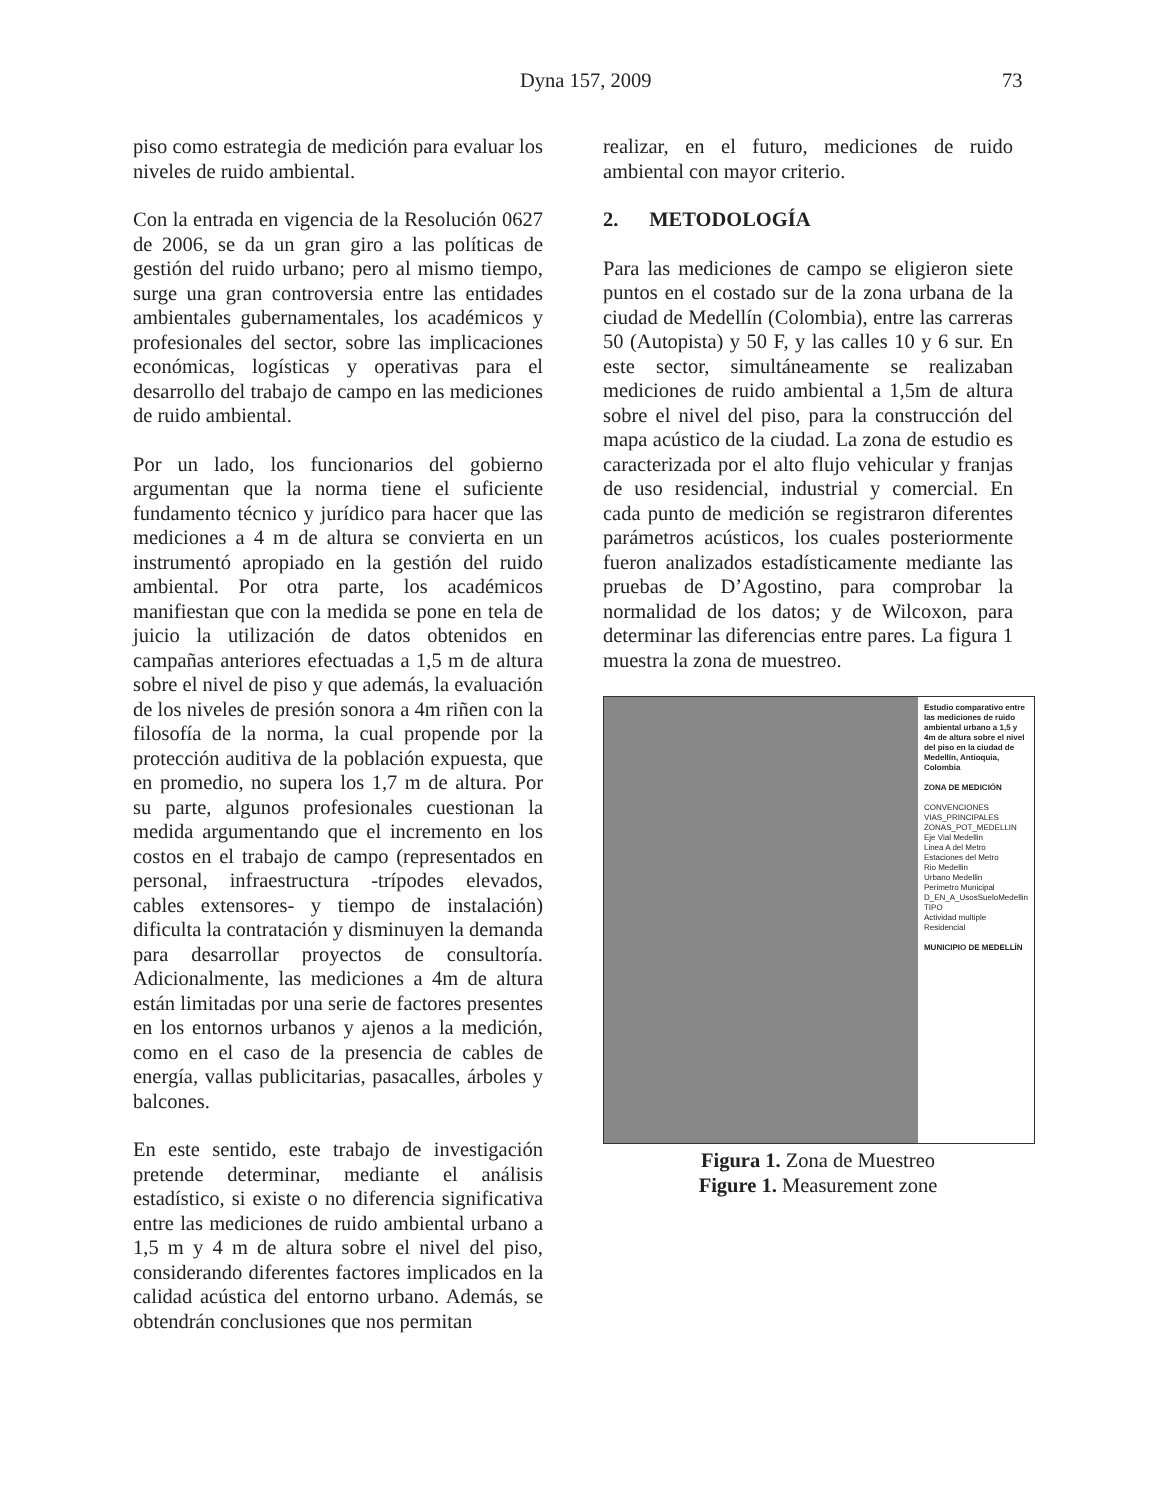Dyna 157, 2009 73
piso como estrategia de medición para evaluar los niveles de ruido ambiental.
Con la entrada en vigencia de la Resolución 0627 de 2006, se da un gran giro a las políticas de gestión del ruido urbano; pero al mismo tiempo, surge una gran controversia entre las entidades ambientales gubernamentales, los académicos y profesionales del sector, sobre las implicaciones económicas, logísticas y operativas para el desarrollo del trabajo de campo en las mediciones de ruido ambiental.
Por un lado, los funcionarios del gobierno argumentan que la norma tiene el suficiente fundamento técnico y jurídico para hacer que las mediciones a 4 m de altura se convierta en un instrumentó apropiado en la gestión del ruido ambiental. Por otra parte, los académicos manifiestan que con la medida se pone en tela de juicio la utilización de datos obtenidos en campañas anteriores efectuadas a 1,5 m de altura sobre el nivel de piso y que además, la evaluación de los niveles de presión sonora a 4m riñen con la filosofía de la norma, la cual propende por la protección auditiva de la población expuesta, que en promedio, no supera los 1,7 m de altura. Por su parte, algunos profesionales cuestionan la medida argumentando que el incremento en los costos en el trabajo de campo (representados en personal, infraestructura -trípodes elevados, cables extensores- y tiempo de instalación) dificulta la contratación y disminuyen la demanda para desarrollar proyectos de consultoría. Adicionalmente, las mediciones a 4m de altura están limitadas por una serie de factores presentes en los entornos urbanos y ajenos a la medición, como en el caso de la presencia de cables de energía, vallas publicitarias, pasacalles, árboles y balcones.
En este sentido, este trabajo de investigación pretende determinar, mediante el análisis estadístico, si existe o no diferencia significativa entre las mediciones de ruido ambiental urbano a 1,5 m y 4 m de altura sobre el nivel del piso, considerando diferentes factores implicados en la calidad acústica del entorno urbano. Además, se obtendrán conclusiones que nos permitan
realizar, en el futuro, mediciones de ruido ambiental con mayor criterio.
2. METODOLOGÍA
Para las mediciones de campo se eligieron siete puntos en el costado sur de la zona urbana de la ciudad de Medellín (Colombia), entre las carreras 50 (Autopista) y 50 F, y las calles 10 y 6 sur. En este sector, simultáneamente se realizaban mediciones de ruido ambiental a 1,5m de altura sobre el nivel del piso, para la construcción del mapa acústico de la ciudad. La zona de estudio es caracterizada por el alto flujo vehicular y franjas de uso residencial, industrial y comercial. En cada punto de medición se registraron diferentes parámetros acústicos, los cuales posteriormente fueron analizados estadísticamente mediante las pruebas de D’Agostino, para comprobar la normalidad de los datos; y de Wilcoxon, para determinar las diferencias entre pares. La figura 1 muestra la zona de muestreo.
Estudio comparativo entre las mediciones de ruido ambiental urbano a 1,5 y 4m de altura sobre el nivel del piso en la ciudad de Medellín, Antioquia, Colombia
ZONA DE MEDICIÓN
CONVENCIONES
VIAS_PRINCIPALES
ZONAS_POT_MEDELLIN
Eje Vial Medellin
Linea A del Metro
Estaciones del Metro
Rio Medellin
Urbano Medellin
Perimetro Municipal
D_EN_A_UsosSueloMedellin
TIPO
Actividad multiple
Residencial
MUNICIPIO DE MEDELLÍN
Figura 1. Zona de Muestreo
Figure 1. Measurement zone